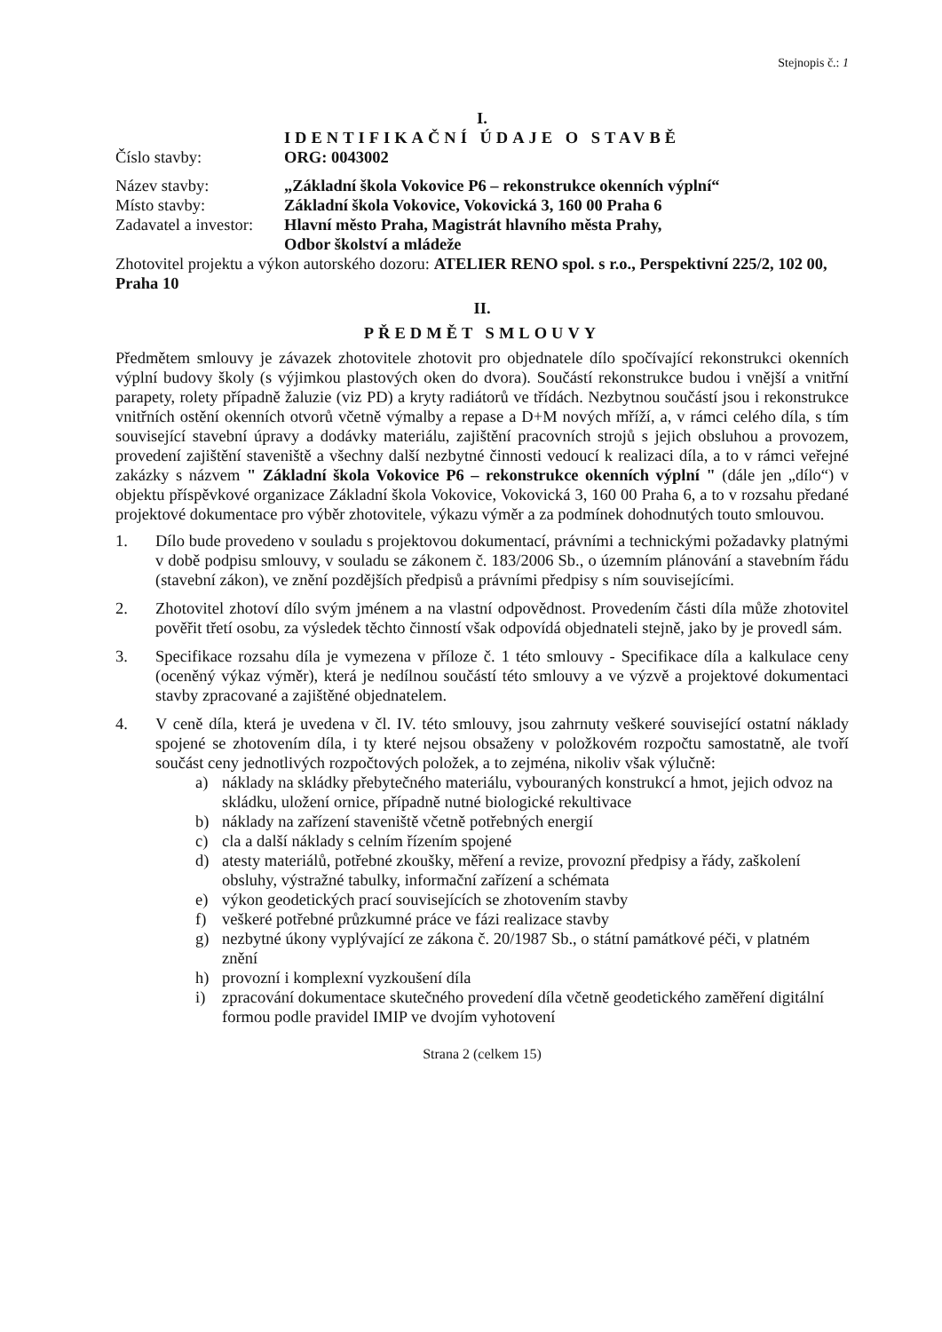Stejnopis č.: 1
I.
IDENTIFIKAČNÍ ÚDAJE O STAVBĚ
Číslo stavby: ORG: 0043002
Název stavby: „Základní škola Vokovice P6 – rekonstrukce okenních výplní“
Místo stavby: Základní škola Vokovice, Vokovická 3, 160 00 Praha 6
Zadavatel a investor: Hlavní město Praha, Magistrát hlavního města Prahy,
Odbor školství a mládeže
Zhotovitel projektu a výkon autorského dozoru: ATELIER RENO spol. s r.o., Perspektivní 225/2, 102 00, Praha 10
II.
PŘEDMĚT SMLOUVY
Předmětem smlouvy je závazek zhotovitele zhotovit pro objednatele dílo spočívající rekonstrukci okenních výplní budovy školy (s výjimkou plastových oken do dvora). Součástí rekonstrukce budou i vnější a vnitřní parapety, rolety případně žaluzie (viz PD) a kryty radiátorů ve třídách. Nezbytnou součástí jsou i rekonstrukce vnitřních ostění okenních otvorů včetně výmalby a repase a D+M nových mříží, a, v rámci celého díla, s tím související stavební úpravy a dodávky materiálu, zajištění pracovních strojů s jejich obsluhou a provozem, provedení zajištění staveniště a všechny další nezbytné činnosti vedoucí k realizaci díla, a to v rámci veřejné zakázky s názvem " Základní škola Vokovice P6 – rekonstrukce okenních výplní " (dále jen „dílo“) v objektu příspěvkové organizace Základní škola Vokovice, Vokovická 3, 160 00 Praha 6, a to v rozsahu předané projektové dokumentace pro výběr zhotovitele, výkazu výměr a za podmínek dohodnutých touto smlouvou.
1. Dílo bude provedeno v souladu s projektovou dokumentací, právními a technickými požadavky platnými v době podpisu smlouvy, v souladu se zákonem č. 183/2006 Sb., o územním plánování a stavebním řádu (stavební zákon), ve znění pozdějších předpisů a právními předpisy s ním souvisejícími.
2. Zhotovitel zhotoví dílo svým jménem a na vlastní odpovědnost. Provedením části díla může zhotovitel pověřit třetí osobu, za výsledek těchto činností však odpovídá objednateli stejně, jako by je provedl sám.
3. Specifikace rozsahu díla je vymezena v příloze č. 1 této smlouvy - Specifikace díla a kalkulace ceny (oceněný výkaz výměr), která je nedílnou součástí této smlouvy a ve výzvě a projektové dokumentaci stavby zpracované a zajištěné objednatelem.
4. V ceně díla, která je uvedena v čl. IV. této smlouvy, jsou zahrnuty veškeré související ostatní náklady spojené se zhotovením díla, i ty které nejsou obsaženy v položkovém rozpočtu samostatně, ale tvoří součást ceny jednotlivých rozpočtových položek, a to zejména, nikoliv však výlučně:
a) náklady na skládky přebytečného materiálu, vybouraných konstrukcí a hmot, jejich odvoz na skládku, uložení ornice, případně nutné biologické rekultivace
b) náklady na zařízení staveniště včetně potřebných energií
c) cla a další náklady s celním řízením spojené
d) atesty materiálů, potřebné zkoušky, měření a revize, provozní předpisy a řády, zaškolení obsluhy, výstražné tabulky, informační zařízení a schémata
e) výkon geodetických prací souvisejících se zhotovením stavby
f) veškeré potřebné průzkumné práce ve fázi realizace stavby
g) nezbytné úkony vyplývající ze zákona č. 20/1987 Sb., o státní památkové péči, v platném znění
h) provozní i komplexní vyzkoušení díla
i) zpracování dokumentace skutečného provedení díla včetně geodetického zaměření digitální formou podle pravidel IMIP ve dvojím vyhotovení
Strana 2 (celkem 15)